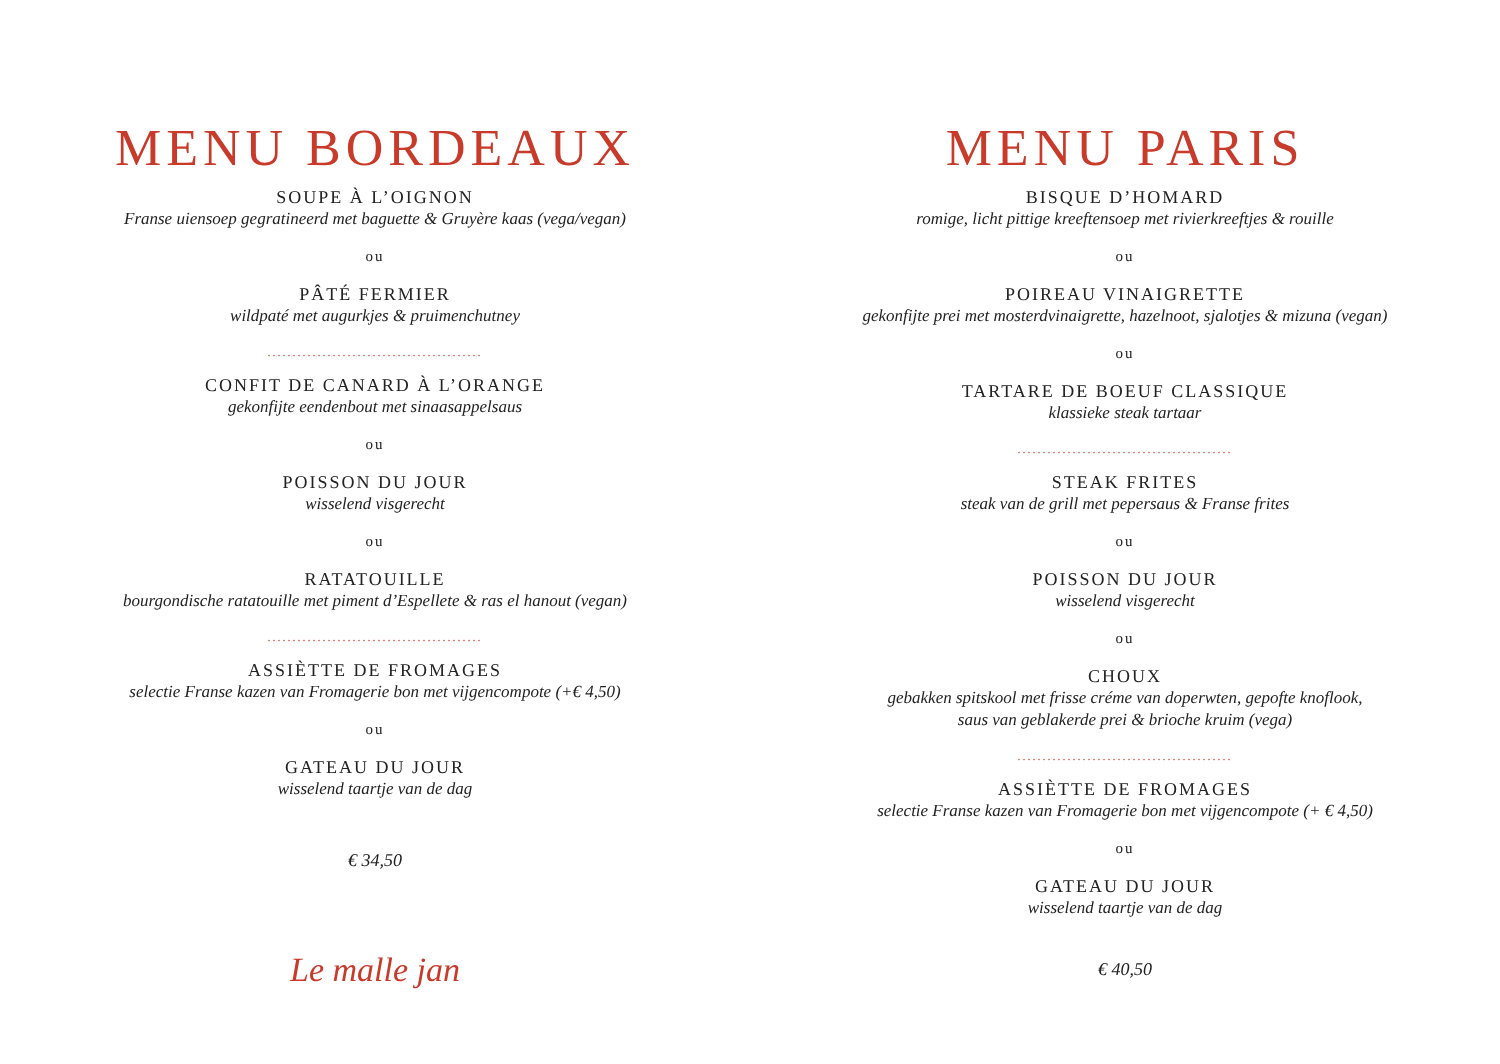MENU BORDEAUX
SOUPE À L’OIGNON
Franse uiensoep gegratineerd met baguette & Gruyère kaas (vega/vegan)
ou
PÂTÉ FERMIER
wildpaté met augurkjes & pruimenchutney
...........................................
CONFIT DE CANARD À L’ORANGE
gekonfijte eendenbout met sinaasappelsaus
ou
POISSON DU JOUR
wisselend visgerecht
ou
RATATOUILLE
bourgondische ratatouille met piment d’Espellete & ras el hanout (vegan)
...........................................
ASSIÈTTE DE FROMAGES
selectie Franse kazen van Fromagerie bon met vijgencompote (+€ 4,50)
ou
GATEAU DU JOUR
wisselend taartje van de dag
€ 34,50
Le malle jan
MENU PARIS
BISQUE D’HOMARD
romige, licht pittige kreeftensoep met rivierkreeftjes & rouille
ou
POIREAU VINAIGRETTE
gekonfijte prei met mosterdvinaigrette, hazelnoot, sjalotjes & mizuna (vegan)
ou
TARTARE DE BOEUF CLASSIQUE
klassieke steak tartaar
...........................................
STEAK FRITES
steak van de grill met pepersaus & Franse frites
ou
POISSON DU JOUR
wisselend visgerecht
ou
CHOUX
gebakken spitskool met frisse créme van doperwten, gepofte knoflook,
saus van geblakerde prei & brioche kruim (vega)
...........................................
ASSIÈTTE DE FROMAGES
selectie Franse kazen van Fromagerie bon met vijgencompote (+ € 4,50)
ou
GATEAU DU JOUR
wisselend taartje van de dag
€ 40,50